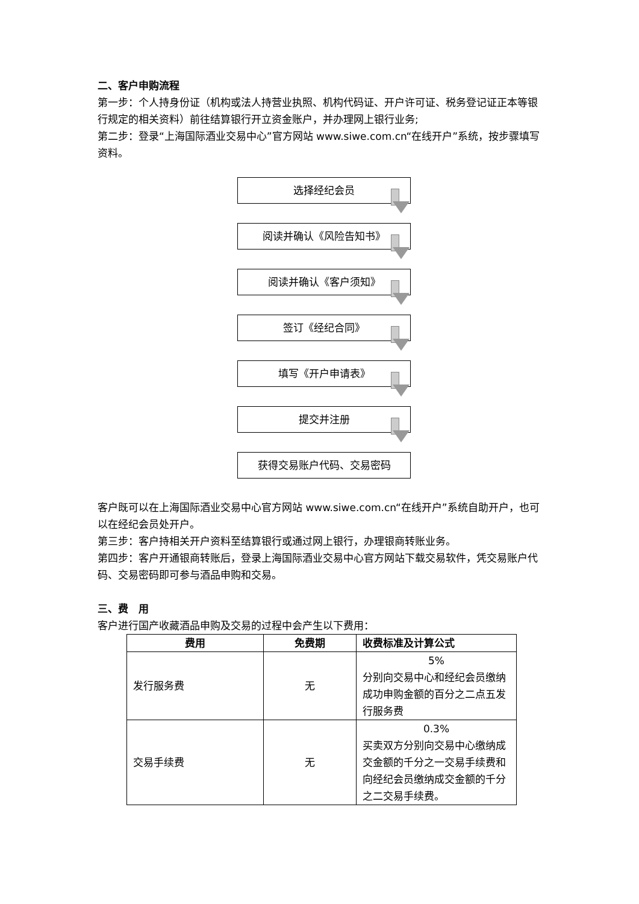二、客户申购流程
第一步：个人持身份证（机构或法人持营业执照、机构代码证、开户许可证、税务登记证正本等银行规定的相关资料）前往结算银行开立资金账户，并办理网上银行业务;
第二步：登录“上海国际酒业交易中心”官方网站 www.siwe.com.cn“在线开户”系统，按步骤填写资料。
选择经纪会员
阅读并确认《风险告知书》
阅读并确认《客户须知》
签订《经纪合同》
填写《开户申请表》
提交并注册
获得交易账户代码、交易密码
客户既可以在上海国际酒业交易中心官方网站 www.siwe.com.cn“在线开户”系统自助开户，也可以在经纪会员处开户。
第三步：客户持相关开户资料至结算银行或通过网上银行，办理银商转账业务。
第四步：客户开通银商转账后，登录上海国际酒业交易中心官方网站下载交易软件，凭交易账户代码、交易密码即可参与酒品申购和交易。
三、费　用
客户进行国产收藏酒品申购及交易的过程中会产生以下费用：
| 费用 | 免费期 | 收费标准及计算公式 |
| --- | --- | --- |
| 发行服务费 | 无 | 5% 分别向交易中心和经纪会员缴纳成功申购金额的百分之二点五发行服务费 |
| 交易手续费 | 无 | 0.3% 买卖双方分别向交易中心缴纳成交金额的千分之一交易手续费和向经纪会员缴纳成交金额的千分之二交易手续费。 |